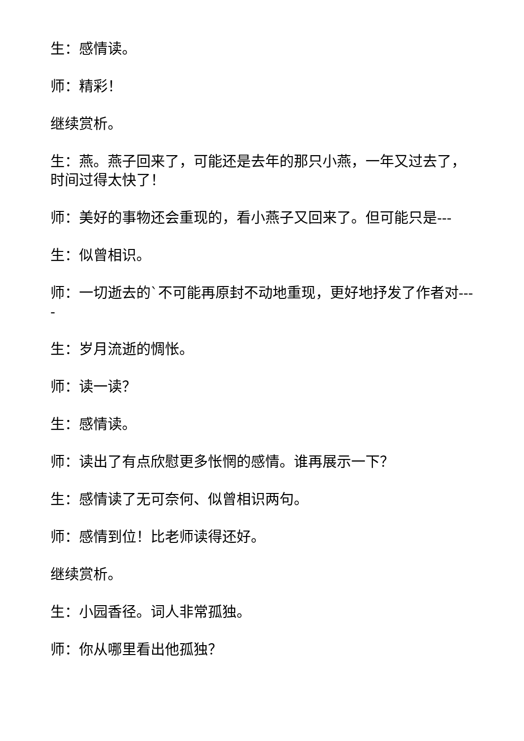生：感情读。
师：精彩！
继续赏析。
生：燕。燕子回来了，可能还是去年的那只小燕，一年又过去了，时间过得太快了！
师：美好的事物还会重现的，看小燕子又回来了。但可能只是---
生：似曾相识。
师：一切逝去的`不可能再原封不动地重现，更好地抒发了作者对----
生：岁月流逝的惆怅。
师：读一读？
生：感情读。
师：读出了有点欣慰更多怅惘的感情。谁再展示一下？
生：感情读了无可奈何、似曾相识两句。
师：感情到位！比老师读得还好。
继续赏析。
生：小园香径。词人非常孤独。
师：你从哪里看出他孤独？